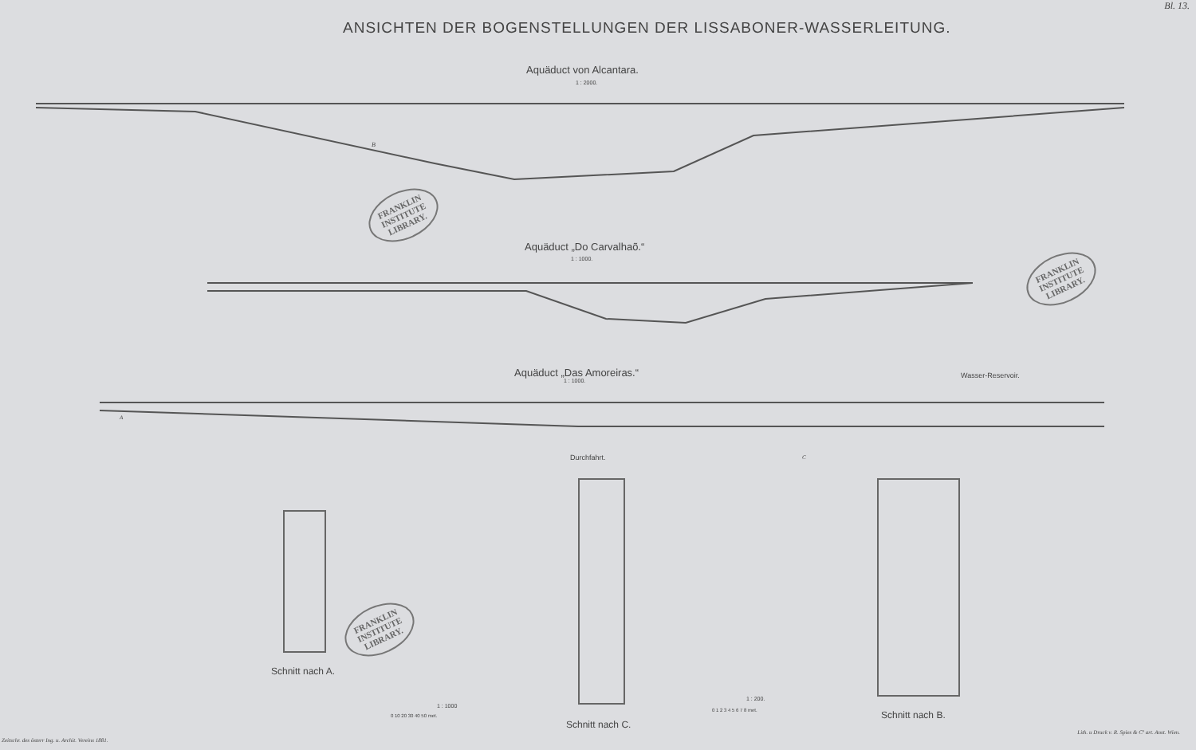Bl. 13.
ANSICHTEN DER BOGENSTELLUNGEN DER LISSABONER-WASSERLEITUNG.
Aquäduct von Alcantara.
1 : 2000.
B
FRANKLIN
INSTITUTE
LIBRARY.
Aquäduct „Do Carvalhaõ.“
1 : 1000.
FRANKLIN
INSTITUTE
LIBRARY.
Aquäduct „Das Amoreiras.“
1 : 1000.
Wasser-Reservoir.
A
Durchfahrt. C
FRANKLIN
INSTITUTE
LIBRARY.
Schnitt nach A.
Schnitt nach C.
Schnitt nach B.
1 : 1000
0 10 20 30 40 50 met.
1 : 200.
0 1 2 3 4 5 6 7 8 met.
Zeitschr. des österr Ing. u. Archit. Vereins 1881.
Lith. u Druck v. R. Spies & Cº art. Anst. Wien.